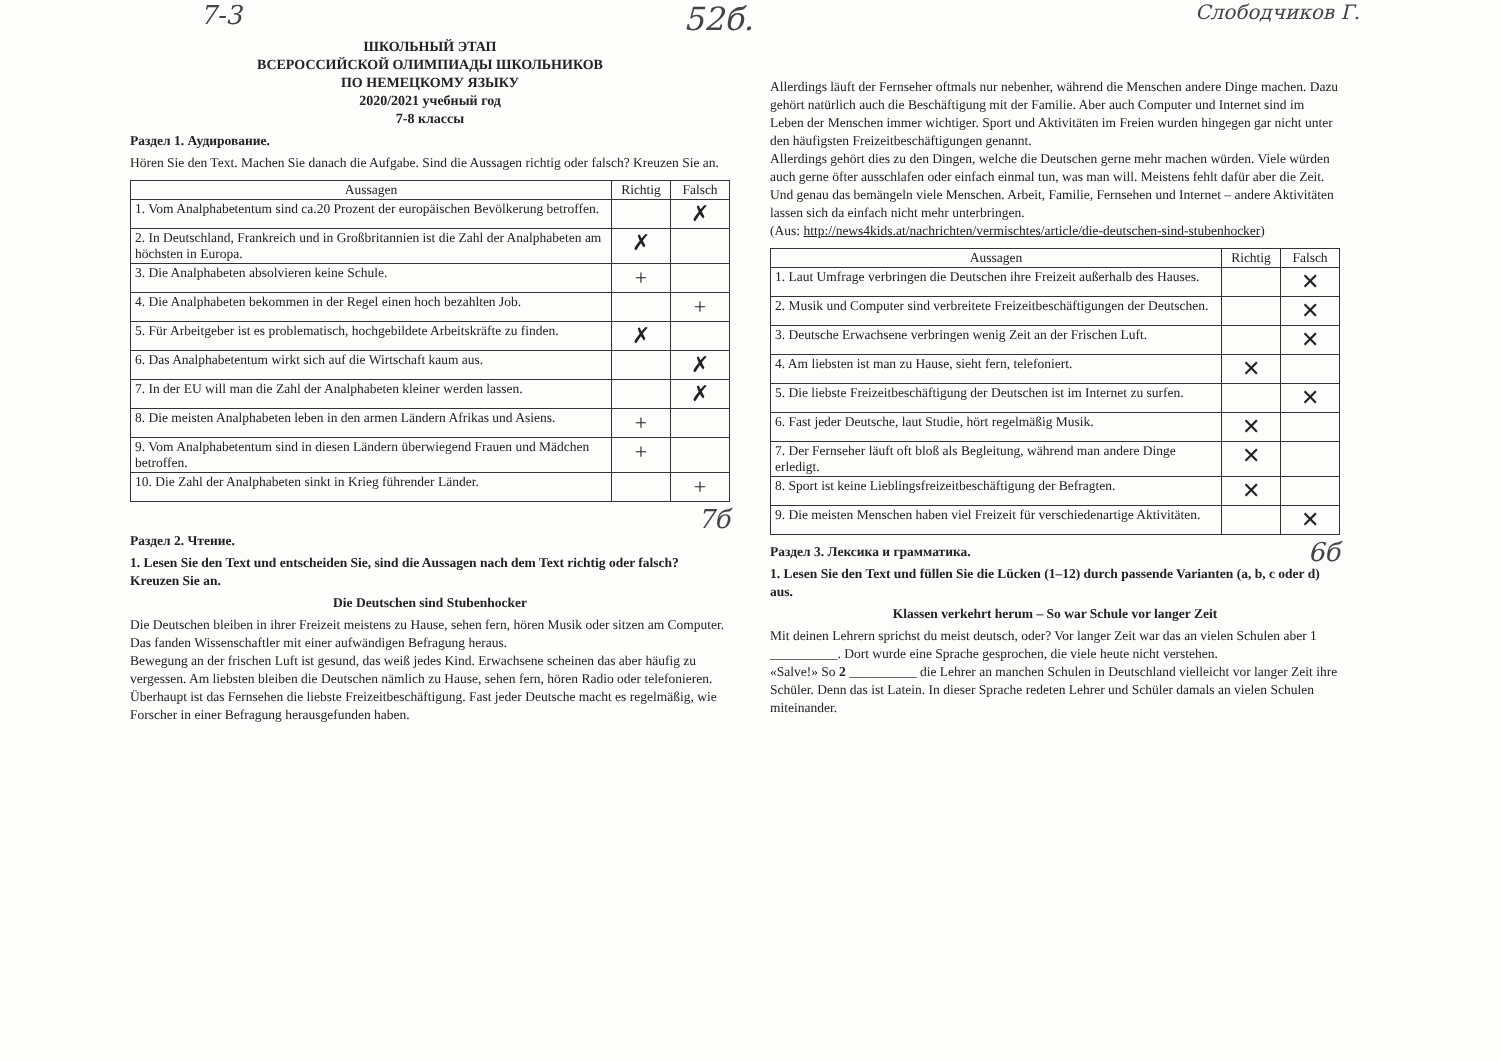7-3 52б. Слободчиков Г.
ШКОЛЬНЫЙ ЭТАП
ВСЕРОССИЙСКОЙ ОЛИМПИАДЫ ШКОЛЬНИКОВ
ПО НЕМЕЦКОМУ ЯЗЫКУ
2020/2021 учебный год
7-8 классы
Раздел 1. Аудирование.
Hören Sie den Text. Machen Sie danach die Aufgabe. Sind die Aussagen richtig oder falsch? Kreuzen Sie an.
| Aussagen | Richtig | Falsch |
| --- | --- | --- |
| 1. Vom Analphabetentum sind ca.20 Prozent der europäischen Bevölkerung betroffen. | | ✗ |
| 2. In Deutschland, Frankreich und in Großbritannien ist die Zahl der Analphabeten am höchsten in Europa. | ✗ | |
| 3. Die Analphabeten absolvieren keine Schule. | + | |
| 4. Die Analphabeten bekommen in der Regel einen hoch bezahlten Job. | | + |
| 5. Für Arbeitgeber ist es problematisch, hochgebildete Arbeitskräfte zu finden. | ✗ | |
| 6. Das Analphabetentum wirkt sich auf die Wirtschaft kaum aus. | | ✗ |
| 7. In der EU will man die Zahl der Analphabeten kleiner werden lassen. | | ✗ |
| 8. Die meisten Analphabeten leben in den armen Ländern Afrikas und Asiens. | + | |
| 9. Vom Analphabetentum sind in diesen Ländern überwiegend Frauen und Mädchen betroffen. | + | |
| 10. Die Zahl der Analphabeten sinkt in Krieg führender Länder. | | + |
7б
Раздел 2. Чтение.
1. Lesen Sie den Text und entscheiden Sie, sind die Aussagen nach dem Text richtig oder falsch? Kreuzen Sie an.
Die Deutschen sind Stubenhocker
Die Deutschen bleiben in ihrer Freizeit meistens zu Hause, sehen fern, hören Musik oder sitzen am Computer. Das fanden Wissenschaftler mit einer aufwändigen Befragung heraus.
Bewegung an der frischen Luft ist gesund, das weiß jedes Kind. Erwachsene scheinen das aber häufig zu vergessen. Am liebsten bleiben die Deutschen nämlich zu Hause, sehen fern, hören Radio oder telefonieren. Überhaupt ist das Fernsehen die liebste Freizeitbeschäftigung. Fast jeder Deutsche macht es regelmäßig, wie Forscher in einer Befragung herausgefunden haben.
Allerdings läuft der Fernseher oftmals nur nebenher, während die Menschen andere Dinge machen. Dazu gehört natürlich auch die Beschäftigung mit der Familie. Aber auch Computer und Internet sind im Leben der Menschen immer wichtiger. Sport und Aktivitäten im Freien wurden hingegen gar nicht unter den häufigsten Freizeitbeschäftigungen genannt.
Allerdings gehört dies zu den Dingen, welche die Deutschen gerne mehr machen würden. Viele würden auch gerne öfter ausschlafen oder einfach einmal tun, was man will. Meistens fehlt dafür aber die Zeit. Und genau das bemängeln viele Menschen. Arbeit, Familie, Fernsehen und Internet – andere Aktivitäten lassen sich da einfach nicht mehr unterbringen.
(Aus: http://news4kids.at/nachrichten/vermischtes/article/die-deutschen-sind-stubenhocker)
| Aussagen | Richtig | Falsch |
| --- | --- | --- |
| 1. Laut Umfrage verbringen die Deutschen ihre Freizeit außerhalb des Hauses. | | ✕ |
| 2. Musik und Computer sind verbreitete Freizeitbeschäftigungen der Deutschen. | | ✕ |
| 3. Deutsche Erwachsene verbringen wenig Zeit an der Frischen Luft. | | ✕ |
| 4. Am liebsten ist man zu Hause, sieht fern, telefoniert. | ✕ | |
| 5. Die liebste Freizeitbeschäftigung der Deutschen ist im Internet zu surfen. | | ✕ |
| 6. Fast jeder Deutsche, laut Studie, hört regelmäßig Musik. | ✕ | |
| 7. Der Fernseher läuft oft bloß als Begleitung, während man andere Dinge erledigt. | ✕ | |
| 8. Sport ist keine Lieblingsfreizeitbeschäftigung der Befragten. | ✕ | |
| 9. Die meisten Menschen haben viel Freizeit für verschiedenartige Aktivitäten. | | ✕ |
Раздел 3. Лексика и грамматика. 6б
1. Lesen Sie den Text und füllen Sie die Lücken (1–12) durch passende Varianten (a, b, c oder d) aus.
Klassen verkehrt herum – So war Schule vor langer Zeit
Mit deinen Lehrern sprichst du meist deutsch, oder? Vor langer Zeit war das an vielen Schulen aber 1 __________. Dort wurde eine Sprache gesprochen, die viele heute nicht verstehen.
«Salve!» So 2 __________ die Lehrer an manchen Schulen in Deutschland vielleicht vor langer Zeit ihre Schüler. Denn das ist Latein. In dieser Sprache redeten Lehrer und Schüler damals an vielen Schulen miteinander.